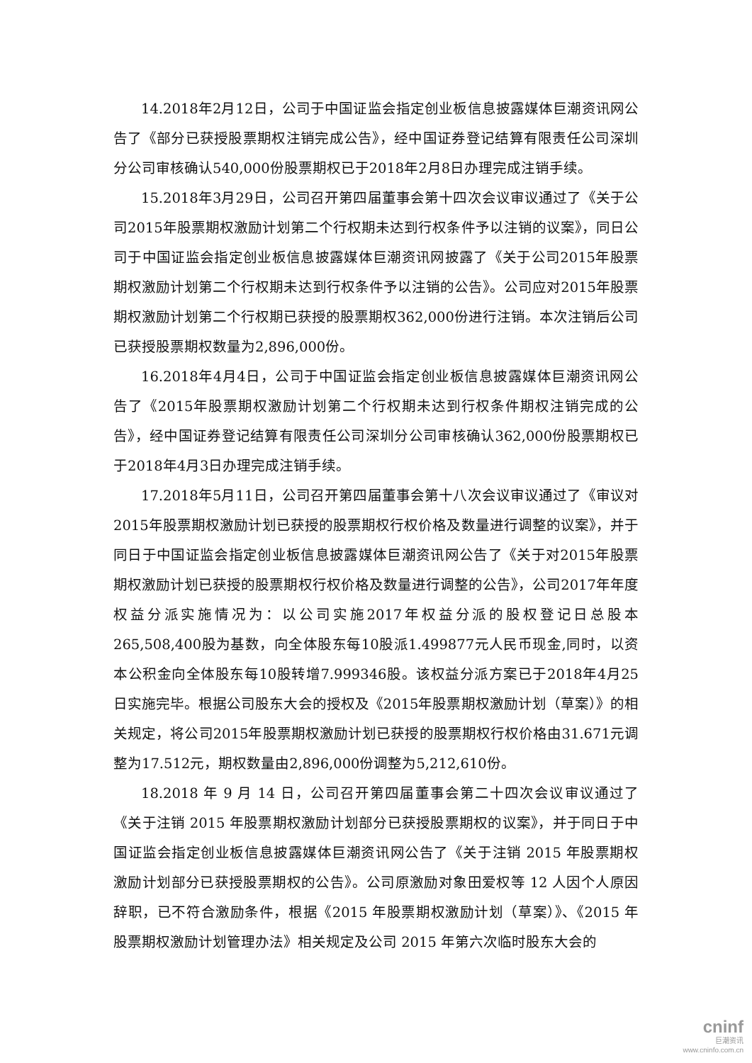14.2018年2月12日，公司于中国证监会指定创业板信息披露媒体巨潮资讯网公告了《部分已获授股票期权注销完成公告》，经中国证券登记结算有限责任公司深圳分公司审核确认540,000份股票期权已于2018年2月8日办理完成注销手续。
15.2018年3月29日，公司召开第四届董事会第十四次会议审议通过了《关于公司2015年股票期权激励计划第二个行权期未达到行权条件予以注销的议案》，同日公司于中国证监会指定创业板信息披露媒体巨潮资讯网披露了《关于公司2015年股票期权激励计划第二个行权期未达到行权条件予以注销的公告》。公司应对2015年股票期权激励计划第二个行权期已获授的股票期权362,000份进行注销。本次注销后公司已获授股票期权数量为2,896,000份。
16.2018年4月4日，公司于中国证监会指定创业板信息披露媒体巨潮资讯网公告了《2015年股票期权激励计划第二个行权期未达到行权条件期权注销完成的公告》，经中国证券登记结算有限责任公司深圳分公司审核确认362,000份股票期权已于2018年4月3日办理完成注销手续。
17.2018年5月11日，公司召开第四届董事会第十八次会议审议通过了《审议对2015年股票期权激励计划已获授的股票期权行权价格及数量进行调整的议案》，并于同日于中国证监会指定创业板信息披露媒体巨潮资讯网公告了《关于对2015年股票期权激励计划已获授的股票期权行权价格及数量进行调整的公告》，公司2017年年度权益分派实施情况为：以公司实施2017年权益分派的股权登记日总股本265,508,400股为基数，向全体股东每10股派1.499877元人民币现金,同时，以资本公积金向全体股东每10股转增7.999346股。该权益分派方案已于2018年4月25日实施完毕。根据公司股东大会的授权及《2015年股票期权激励计划（草案）》的相关规定，将公司2015年股票期权激励计划已获授的股票期权行权价格由31.671元调整为17.512元，期权数量由2,896,000份调整为5,212,610份。
18.2018 年 9 月 14 日，公司召开第四届董事会第二十四次会议审议通过了《关于注销 2015 年股票期权激励计划部分已获授股票期权的议案》，并于同日于中国证监会指定创业板信息披露媒体巨潮资讯网公告了《关于注销 2015 年股票期权激励计划部分已获授股票期权的公告》。公司原激励对象田爱权等 12 人因个人原因辞职，已不符合激励条件，根据《2015 年股票期权激励计划（草案）》、《2015 年股票期权激励计划管理办法》相关规定及公司 2015 年第六次临时股东大会的
cninf
巨潮资讯
www.cninfo.com.cn